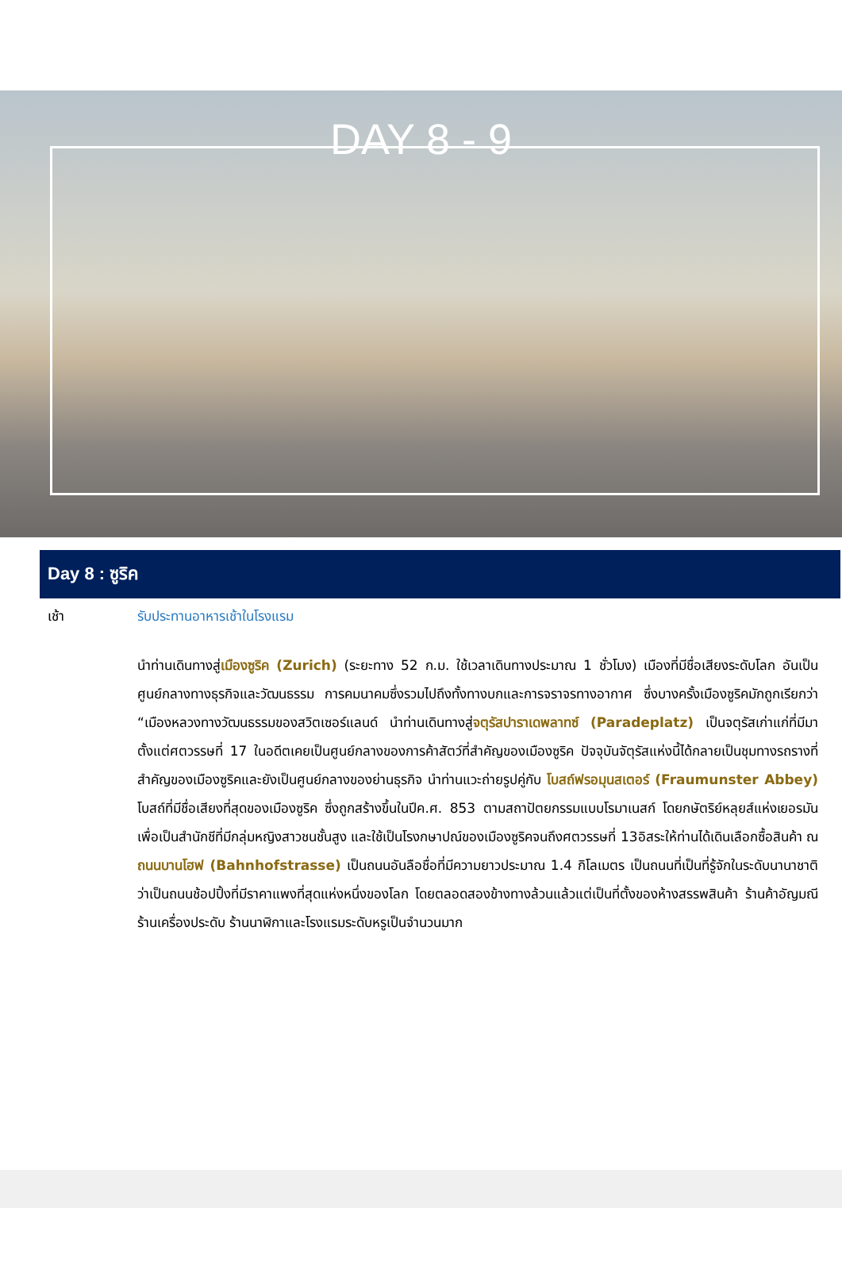DAY 8 - 9
Day 8 : ซูริค
เช้า รับประทานอาหารเช้าในโรงแรม
นำท่านเดินทางสู่เมืองซูริค (Zurich) (ระยะทาง 52 ก.ม. ใช้เวลาเดินทางประมาณ 1 ชั่วโมง) เมืองที่มีชื่อเสียงระดับโลก อันเป็นศูนย์กลางทางธุรกิจและวัฒนธรรม การคมนาคมซึ่งรวมไปถึงทั้งทางบกและการจราจรทางอากาศ ซึ่งบางครั้งเมืองซูริคมักถูกเรียกว่า “เมืองหลวงทางวัฒนธรรมของสวิตเซอร์แลนด์ นำท่านเดินทางสู่จตุรัสปาราเดพลาทซ์ (Paradeplatz) เป็นจตุรัสเก่าแก่ที่มีมาตั้งแต่ศตวรรษที่ 17 ในอดีตเคยเป็นศูนย์กลางของการค้าสัตว์ที่สำคัญของเมืองซูริค ปัจจุบันจัตุรัสแห่งนี้ได้กลายเป็นชุมทางรถรางที่สำคัญของเมืองซูริคและยังเป็นศูนย์กลางของย่านธุรกิจ นำท่านแวะถ่ายรูปคู่กับ โบสถ์ฟรอมุนสเตอร์ (Fraumunster Abbey) โบสถ์ที่มีชื่อเสียงที่สุดของเมืองซูริค ซึ่งถูกสร้างขึ้นในปีค.ศ. 853 ตามสถาปัตยกรรมแบบโรมาเนสก์ โดยกษัตริย์หลุยส์แห่งเยอรมันเพื่อเป็นสำนักชีที่มีกลุ่มหญิงสาวชนชั้นสูง และใช้เป็นโรงกษาปณ์ของเมืองซูริคจนถึงศตวรรษที่ 13อิสระให้ท่านได้เดินเลือกซื้อสินค้า ณ ถนนบานโฮฟ (Bahnhofstrasse) เป็นถนนอันลือชื่อที่มีความยาวประมาณ 1.4 กิโลเมตร เป็นถนนที่เป็นที่รู้จักในระดับนานาชาติว่าเป็นถนนช้อปปิ้งที่มีราคาแพงที่สุดแห่งหนึ่งของโลก โดยตลอดสองข้างทางล้วนแล้วแต่เป็นที่ตั้งของห้างสรรพสินค้า ร้านค้าอัญมณี ร้านเครื่องประดับ ร้านนาฬิกาและโรงแรมระดับหรูเป็นจำนวนมาก